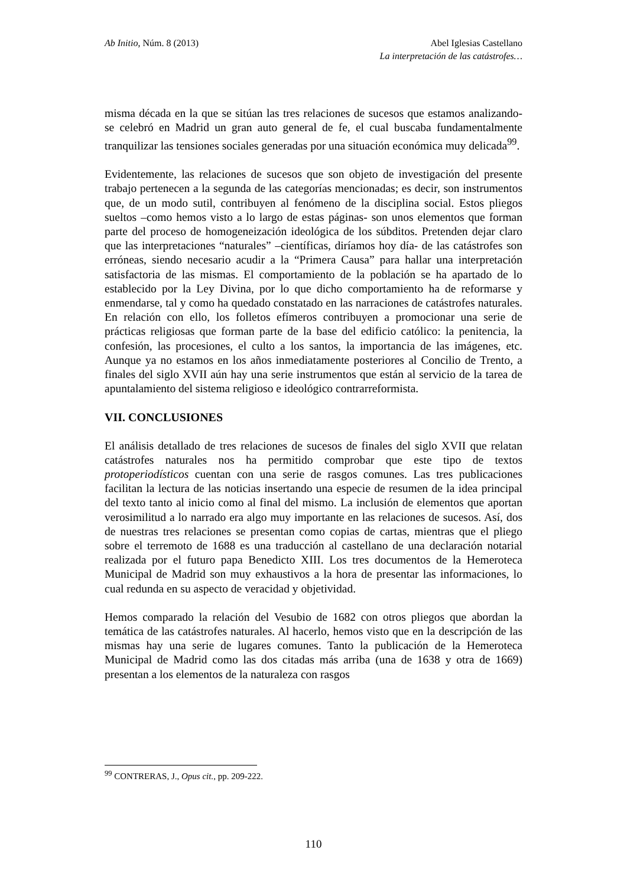Ab Initio, Núm. 8 (2013) Abel Iglesias Castellano
La interpretación de las catástrofes…
misma década en la que se sitúan las tres relaciones de sucesos que estamos analizando- se celebró en Madrid un gran auto general de fe, el cual buscaba fundamentalmente tranquilizar las tensiones sociales generadas por una situación económica muy delicada<sup>99</sup>.
Evidentemente, las relaciones de sucesos que son objeto de investigación del presente trabajo pertenecen a la segunda de las categorías mencionadas; es decir, son instrumentos que, de un modo sutil, contribuyen al fenómeno de la disciplina social. Estos pliegos sueltos –como hemos visto a lo largo de estas páginas- son unos elementos que forman parte del proceso de homogeneización ideológica de los súbditos. Pretenden dejar claro que las interpretaciones “naturales” –científicas, diríamos hoy día- de las catástrofes son erróneas, siendo necesario acudir a la “Primera Causa” para hallar una interpretación satisfactoria de las mismas. El comportamiento de la población se ha apartado de lo establecido por la Ley Divina, por lo que dicho comportamiento ha de reformarse y enmendarse, tal y como ha quedado constatado en las narraciones de catástrofes naturales. En relación con ello, los folletos efímeros contribuyen a promocionar una serie de prácticas religiosas que forman parte de la base del edificio católico: la penitencia, la confesión, las procesiones, el culto a los santos, la importancia de las imágenes, etc. Aunque ya no estamos en los años inmediatamente posteriores al Concilio de Trento, a finales del siglo XVII aún hay una serie instrumentos que están al servicio de la tarea de apuntalamiento del sistema religioso e ideológico contrarreformista.
VII. CONCLUSIONES
El análisis detallado de tres relaciones de sucesos de finales del siglo XVII que relatan catástrofes naturales nos ha permitido comprobar que este tipo de textos protoperiodísticos cuentan con una serie de rasgos comunes. Las tres publicaciones facilitan la lectura de las noticias insertando una especie de resumen de la idea principal del texto tanto al inicio como al final del mismo. La inclusión de elementos que aportan verosimilitud a lo narrado era algo muy importante en las relaciones de sucesos. Así, dos de nuestras tres relaciones se presentan como copias de cartas, mientras que el pliego sobre el terremoto de 1688 es una traducción al castellano de una declaración notarial realizada por el futuro papa Benedicto XIII. Los tres documentos de la Hemeroteca Municipal de Madrid son muy exhaustivos a la hora de presentar las informaciones, lo cual redunda en su aspecto de veracidad y objetividad.
Hemos comparado la relación del Vesubio de 1682 con otros pliegos que abordan la temática de las catástrofes naturales. Al hacerlo, hemos visto que en la descripción de las mismas hay una serie de lugares comunes. Tanto la publicación de la Hemeroteca Municipal de Madrid como las dos citadas más arriba (una de 1638 y otra de 1669) presentan a los elementos de la naturaleza con rasgos
<sup>99</sup> CONTRERAS, J., Opus cit., pp. 209-222.
110